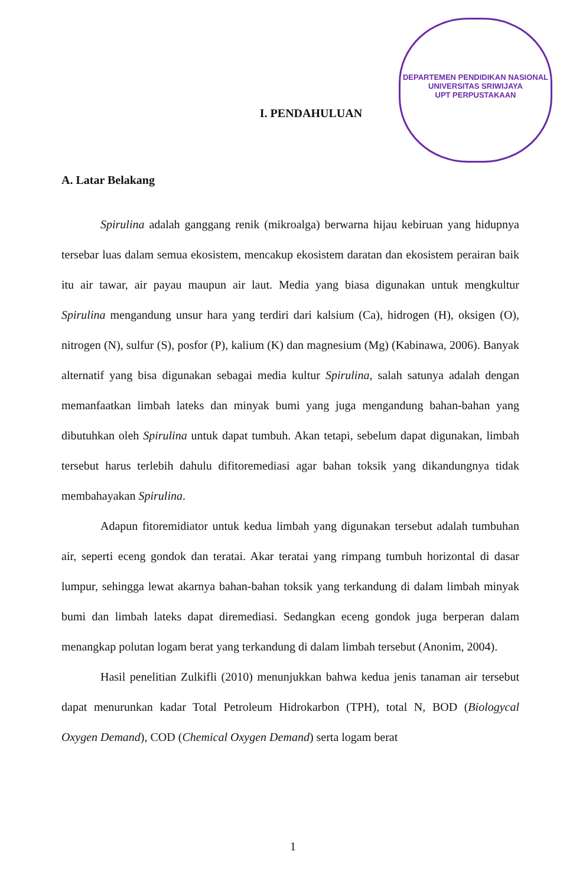DEPARTEMEN PENDIDIKAN NASIONAL
UNIVERSITAS SRIWIJAYA
UPT PERPUSTAKAAN
I. PENDAHULUAN
A. Latar Belakang
Spirulina adalah ganggang renik (mikroalga) berwarna hijau kebiruan yang hidupnya tersebar luas dalam semua ekosistem, mencakup ekosistem daratan dan ekosistem perairan baik itu air tawar, air payau maupun air laut. Media yang biasa digunakan untuk mengkultur Spirulina mengandung unsur hara yang terdiri dari kalsium (Ca), hidrogen (H), oksigen (O), nitrogen (N), sulfur (S), posfor (P), kalium (K) dan magnesium (Mg) (Kabinawa, 2006). Banyak alternatif yang bisa digunakan sebagai media kultur Spirulina, salah satunya adalah dengan memanfaatkan limbah lateks dan minyak bumi yang juga mengandung bahan-bahan yang dibutuhkan oleh Spirulina untuk dapat tumbuh. Akan tetapi, sebelum dapat digunakan, limbah tersebut harus terlebih dahulu difitoremediasi agar bahan toksik yang dikandungnya tidak membahayakan Spirulina.
Adapun fitoremidiator untuk kedua limbah yang digunakan tersebut adalah tumbuhan air, seperti eceng gondok dan teratai. Akar teratai yang rimpang tumbuh horizontal di dasar lumpur, sehingga lewat akarnya bahan-bahan toksik yang terkandung di dalam limbah minyak bumi dan limbah lateks dapat diremediasi. Sedangkan eceng gondok juga berperan dalam menangkap polutan logam berat yang terkandung di dalam limbah tersebut (Anonim, 2004).
Hasil penelitian Zulkifli (2010) menunjukkan bahwa kedua jenis tanaman air tersebut dapat menurunkan kadar Total Petroleum Hidrokarbon (TPH), total N, BOD (Biologycal Oxygen Demand), COD (Chemical Oxygen Demand) serta logam berat
1